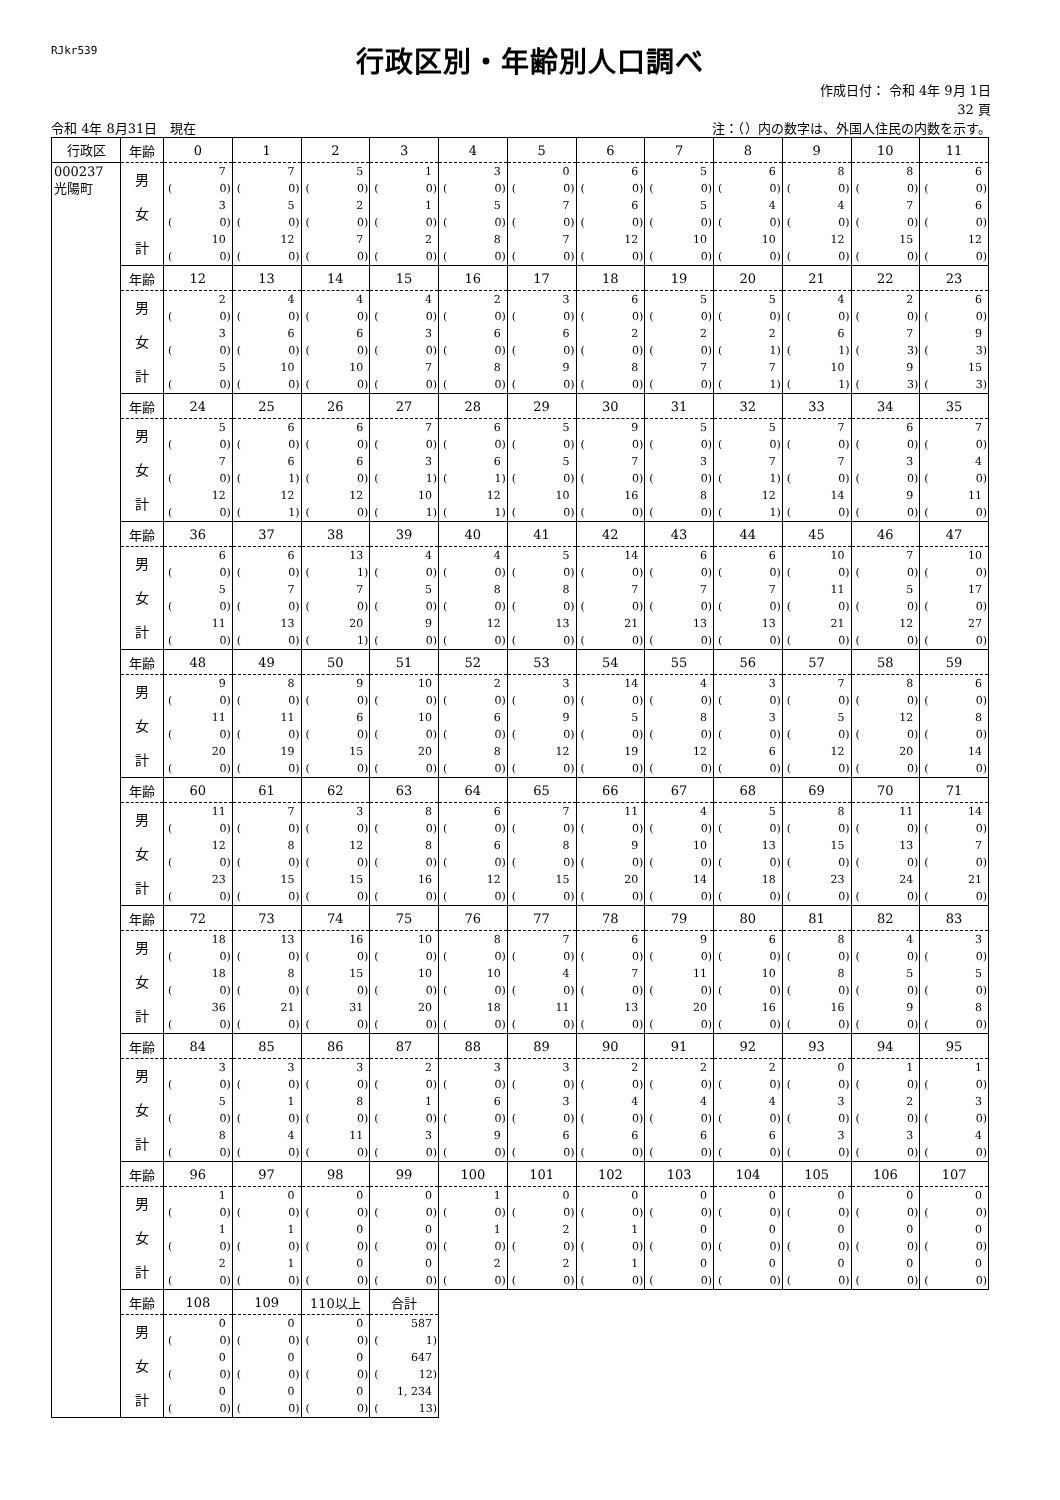RJkr539
行政区別・年齢別人口調べ
作成日付： 令和 4年 9月 1日
32 頁
令和 4年 8月31日　現在 注：（）内の数字は、外国人住民の内数を示す。
| 行政区 | 年齢 | 0 | 1 | 2 | 3 | 4 | 5 | 6 | 7 | 8 | 9 | 10 | 11 |
| 000237 光陽町 | 男 | 7 | 7 | 5 | 1 | 3 | 0 | 6 | 5 | 6 | 8 | 8 | 6 |
| | | ( 0) | ( 0) | ( 0) | ( 0) | ( 0) | ( 0) | ( 0) | ( 0) | ( 0) | ( 0) | ( 0) | ( 0) |
| | 女 | 3 | 5 | 2 | 1 | 5 | 7 | 6 | 5 | 4 | 4 | 7 | 6 |
| | | ( 0) | ( 0) | ( 0) | ( 0) | ( 0) | ( 0) | ( 0) | ( 0) | ( 0) | ( 0) | ( 0) | ( 0) |
| | 計 | 10 | 12 | 7 | 2 | 8 | 7 | 12 | 10 | 10 | 12 | 15 | 12 |
| | | ( 0) | ( 0) | ( 0) | ( 0) | ( 0) | ( 0) | ( 0) | ( 0) | ( 0) | ( 0) | ( 0) | ( 0) |
| | 年齢 | 12 | 13 | 14 | 15 | 16 | 17 | 18 | 19 | 20 | 21 | 22 | 23 |
| | 男 | 2 | 4 | 4 | 4 | 2 | 3 | 6 | 5 | 5 | 4 | 2 | 6 |
| | | ( 0) | ( 0) | ( 0) | ( 0) | ( 0) | ( 0) | ( 0) | ( 0) | ( 0) | ( 0) | ( 0) | ( 0) |
| | 女 | 3 | 6 | 6 | 3 | 6 | 6 | 2 | 2 | 2 | 6 | 7 | 9 |
| | | ( 0) | ( 0) | ( 0) | ( 0) | ( 0) | ( 0) | ( 0) | ( 0) | ( 1) | ( 1) | ( 3) | ( 3) |
| | 計 | 5 | 10 | 10 | 7 | 8 | 9 | 8 | 7 | 7 | 10 | 9 | 15 |
| | | ( 0) | ( 0) | ( 0) | ( 0) | ( 0) | ( 0) | ( 0) | ( 0) | ( 1) | ( 1) | ( 3) | ( 3) |
| | 年齢 | 24 | 25 | 26 | 27 | 28 | 29 | 30 | 31 | 32 | 33 | 34 | 35 |
| | 男 | 5 | 6 | 6 | 7 | 6 | 5 | 9 | 5 | 5 | 7 | 6 | 7 |
| | | ( 0) | ( 0) | ( 0) | ( 0) | ( 0) | ( 0) | ( 0) | ( 0) | ( 0) | ( 0) | ( 0) | ( 0) |
| | 女 | 7 | 6 | 6 | 3 | 6 | 5 | 7 | 3 | 7 | 7 | 3 | 4 |
| | | ( 0) | ( 1) | ( 0) | ( 1) | ( 1) | ( 0) | ( 0) | ( 0) | ( 1) | ( 0) | ( 0) | ( 0) |
| | 計 | 12 | 12 | 12 | 10 | 12 | 10 | 16 | 8 | 12 | 14 | 9 | 11 |
| | | ( 0) | ( 1) | ( 0) | ( 1) | ( 1) | ( 0) | ( 0) | ( 0) | ( 1) | ( 0) | ( 0) | ( 0) |
| | 年齢 | 36 | 37 | 38 | 39 | 40 | 41 | 42 | 43 | 44 | 45 | 46 | 47 |
| | 男 | 6 | 6 | 13 | 4 | 4 | 5 | 14 | 6 | 6 | 10 | 7 | 10 |
| | | ( 0) | ( 0) | ( 1) | ( 0) | ( 0) | ( 0) | ( 0) | ( 0) | ( 0) | ( 0) | ( 0) | ( 0) |
| | 女 | 5 | 7 | 7 | 5 | 8 | 8 | 7 | 7 | 7 | 11 | 5 | 17 |
| | | ( 0) | ( 0) | ( 0) | ( 0) | ( 0) | ( 0) | ( 0) | ( 0) | ( 0) | ( 0) | ( 0) | ( 0) |
| | 計 | 11 | 13 | 20 | 9 | 12 | 13 | 21 | 13 | 13 | 21 | 12 | 27 |
| | | ( 0) | ( 0) | ( 1) | ( 0) | ( 0) | ( 0) | ( 0) | ( 0) | ( 0) | ( 0) | ( 0) | ( 0) |
| | 年齢 | 48 | 49 | 50 | 51 | 52 | 53 | 54 | 55 | 56 | 57 | 58 | 59 |
| | 男 | 9 | 8 | 9 | 10 | 2 | 3 | 14 | 4 | 3 | 7 | 8 | 6 |
| | | ( 0) | ( 0) | ( 0) | ( 0) | ( 0) | ( 0) | ( 0) | ( 0) | ( 0) | ( 0) | ( 0) | ( 0) |
| | 女 | 11 | 11 | 6 | 10 | 6 | 9 | 5 | 8 | 3 | 5 | 12 | 8 |
| | | ( 0) | ( 0) | ( 0) | ( 0) | ( 0) | ( 0) | ( 0) | ( 0) | ( 0) | ( 0) | ( 0) | ( 0) |
| | 計 | 20 | 19 | 15 | 20 | 8 | 12 | 19 | 12 | 6 | 12 | 20 | 14 |
| | | ( 0) | ( 0) | ( 0) | ( 0) | ( 0) | ( 0) | ( 0) | ( 0) | ( 0) | ( 0) | ( 0) | ( 0) |
| | 年齢 | 60 | 61 | 62 | 63 | 64 | 65 | 66 | 67 | 68 | 69 | 70 | 71 |
| | 男 | 11 | 7 | 3 | 8 | 6 | 7 | 11 | 4 | 5 | 8 | 11 | 14 |
| | | ( 0) | ( 0) | ( 0) | ( 0) | ( 0) | ( 0) | ( 0) | ( 0) | ( 0) | ( 0) | ( 0) | ( 0) |
| | 女 | 12 | 8 | 12 | 8 | 6 | 8 | 9 | 10 | 13 | 15 | 13 | 7 |
| | | ( 0) | ( 0) | ( 0) | ( 0) | ( 0) | ( 0) | ( 0) | ( 0) | ( 0) | ( 0) | ( 0) | ( 0) |
| | 計 | 23 | 15 | 15 | 16 | 12 | 15 | 20 | 14 | 18 | 23 | 24 | 21 |
| | | ( 0) | ( 0) | ( 0) | ( 0) | ( 0) | ( 0) | ( 0) | ( 0) | ( 0) | ( 0) | ( 0) | ( 0) |
| | 年齢 | 72 | 73 | 74 | 75 | 76 | 77 | 78 | 79 | 80 | 81 | 82 | 83 |
| | 男 | 18 | 13 | 16 | 10 | 8 | 7 | 6 | 9 | 6 | 8 | 4 | 3 |
| | | ( 0) | ( 0) | ( 0) | ( 0) | ( 0) | ( 0) | ( 0) | ( 0) | ( 0) | ( 0) | ( 0) | ( 0) |
| | 女 | 18 | 8 | 15 | 10 | 10 | 4 | 7 | 11 | 10 | 8 | 5 | 5 |
| | | ( 0) | ( 0) | ( 0) | ( 0) | ( 0) | ( 0) | ( 0) | ( 0) | ( 0) | ( 0) | ( 0) | ( 0) |
| | 計 | 36 | 21 | 31 | 20 | 18 | 11 | 13 | 20 | 16 | 16 | 9 | 8 |
| | | ( 0) | ( 0) | ( 0) | ( 0) | ( 0) | ( 0) | ( 0) | ( 0) | ( 0) | ( 0) | ( 0) | ( 0) |
| | 年齢 | 84 | 85 | 86 | 87 | 88 | 89 | 90 | 91 | 92 | 93 | 94 | 95 |
| | 男 | 3 | 3 | 3 | 2 | 3 | 3 | 2 | 2 | 2 | 0 | 1 | 1 |
| | | ( 0) | ( 0) | ( 0) | ( 0) | ( 0) | ( 0) | ( 0) | ( 0) | ( 0) | ( 0) | ( 0) | ( 0) |
| | 女 | 5 | 1 | 8 | 1 | 6 | 3 | 4 | 4 | 4 | 3 | 2 | 3 |
| | | ( 0) | ( 0) | ( 0) | ( 0) | ( 0) | ( 0) | ( 0) | ( 0) | ( 0) | ( 0) | ( 0) | ( 0) |
| | 計 | 8 | 4 | 11 | 3 | 9 | 6 | 6 | 6 | 6 | 3 | 3 | 4 |
| | | ( 0) | ( 0) | ( 0) | ( 0) | ( 0) | ( 0) | ( 0) | ( 0) | ( 0) | ( 0) | ( 0) | ( 0) |
| | 年齢 | 96 | 97 | 98 | 99 | 100 | 101 | 102 | 103 | 104 | 105 | 106 | 107 |
| | 男 | 1 | 0 | 0 | 0 | 1 | 0 | 0 | 0 | 0 | 0 | 0 | 0 |
| | | ( 0) | ( 0) | ( 0) | ( 0) | ( 0) | ( 0) | ( 0) | ( 0) | ( 0) | ( 0) | ( 0) | ( 0) |
| | 女 | 1 | 1 | 0 | 0 | 1 | 2 | 1 | 0 | 0 | 0 | 0 | 0 |
| | | ( 0) | ( 0) | ( 0) | ( 0) | ( 0) | ( 0) | ( 0) | ( 0) | ( 0) | ( 0) | ( 0) | ( 0) |
| | 計 | 2 | 1 | 0 | 0 | 2 | 2 | 1 | 0 | 0 | 0 | 0 | 0 |
| | | ( 0) | ( 0) | ( 0) | ( 0) | ( 0) | ( 0) | ( 0) | ( 0) | ( 0) | ( 0) | ( 0) | ( 0) |
| | 年齢 | 108 | 109 | 110以上 | 合計 | | | | | | | | |
| | 男 | 0 | 0 | 0 | 587 | | | | | | | | |
| | | ( 0) | ( 0) | ( 0) | ( 1) | | | | | | | | |
| | 女 | 0 | 0 | 0 | 647 | | | | | | | | |
| | | ( 0) | ( 0) | ( 0) | ( 12) | | | | | | | | |
| | 計 | 0 | 0 | 0 | 1, 234 | | | | | | | | |
| | | ( 0) | ( 0) | ( 0) | ( 13) | | | | | | | | |